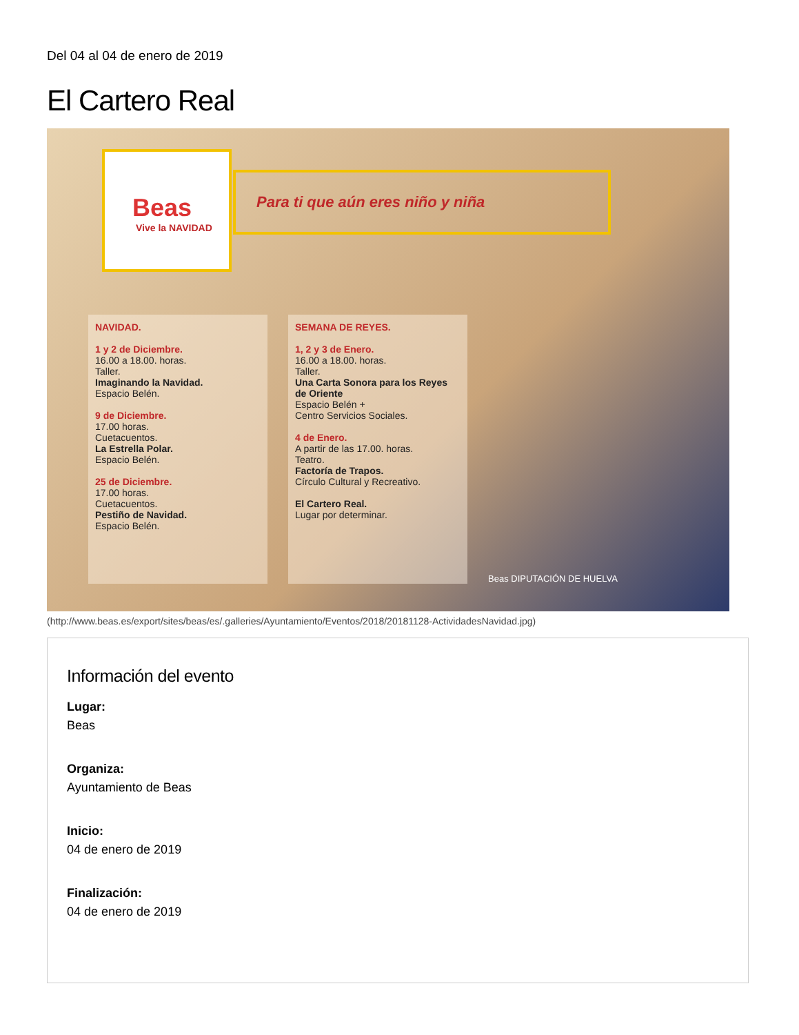Del 04 al 04 de enero de 2019
El Cartero Real
Beas
Vive la NAVIDAD
Para ti que aún eres niño y niña
NAVIDAD.
1 y 2 de Diciembre.
16.00 a 18.00. horas.
Taller.
Imaginando la Navidad.
Espacio Belén.
9 de Diciembre.
17.00 horas.
Cuetacuentos.
La Estrella Polar.
Espacio Belén.
25 de Diciembre.
17.00 horas.
Cuetacuentos.
Pestiño de Navidad.
Espacio Belén.
SEMANA DE REYES.
1, 2 y 3 de Enero.
16.00 a 18.00. horas.
Taller.
Una Carta Sonora para los Reyes de Oriente
Espacio Belén +
Centro Servicios Sociales.
4 de Enero.
A partir de las 17.00. horas.
Teatro.
Factoría de Trapos.
Círculo Cultural y Recreativo.
El Cartero Real.
Lugar por determinar.
Beas DIPUTACIÓN DE HUELVA
(http://www.beas.es/export/sites/beas/es/.galleries/Ayuntamiento/Eventos/2018/20181128-ActividadesNavidad.jpg)
Información del evento
Lugar:
Beas
Organiza:
Ayuntamiento de Beas
Inicio:
04 de enero de 2019
Finalización:
04 de enero de 2019